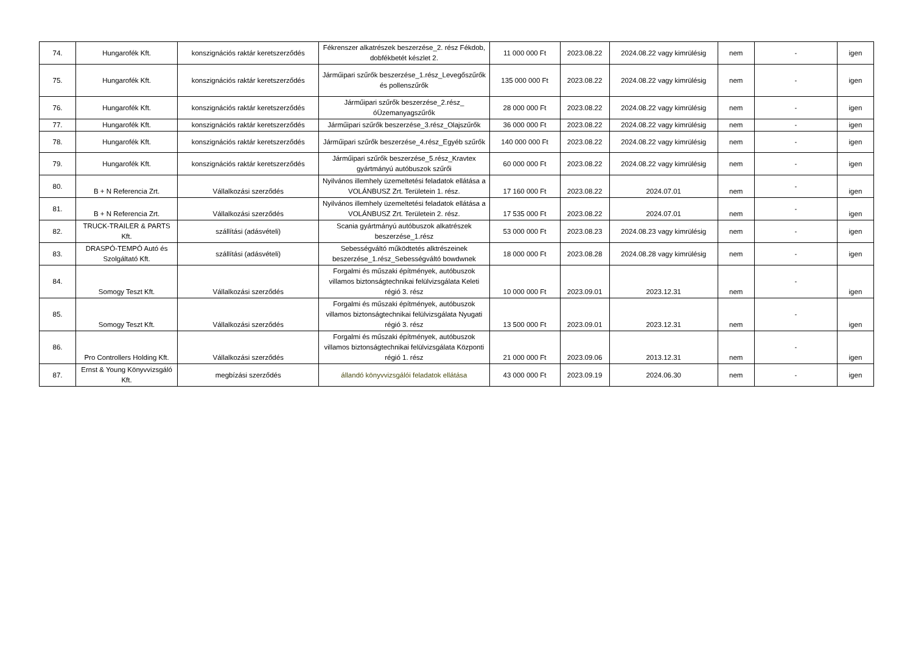| 74. | Hungarofék Kft. | konszignációs raktár keretszerződés | Fékrenszer alkatrészek beszerzése_2. rész Fékdob, dobfékbetét készlet 2. | 11 000 000 Ft | 2023.08.22 | 2024.08.22 vagy kimrülésig | nem | - | igen |
| 75. | Hungarofék Kft. | konszignációs raktár keretszerződés | Járműipari szűrők beszerzése_1.rész_Levegőszűrők és pollenszűrők | 135 000 000 Ft | 2023.08.22 | 2024.08.22 vagy kimrülésig | nem | - | igen |
| 76. | Hungarofék Kft. | konszignációs raktár keretszerződés | Járműipari szűrők beszerzése_2.rész_ óÜzemanyagszűrők | 28 000 000 Ft | 2023.08.22 | 2024.08.22 vagy kimrülésig | nem | - | igen |
| 77. | Hungarofék Kft. | konszignációs raktár keretszerződés | Járműipari szűrők beszerzése_3.rész_Olajszűrők | 36 000 000 Ft | 2023.08.22 | 2024.08.22 vagy kimrülésig | nem | - | igen |
| 78. | Hungarofék Kft. | konszignációs raktár keretszerződés | Járműipari szűrők beszerzése_4.rész_Egyéb szűrők | 140 000 000 Ft | 2023.08.22 | 2024.08.22 vagy kimrülésig | nem | - | igen |
| 79. | Hungarofék Kft. | konszignációs raktár keretszerződés | Járműipari szűrők beszerzése_5.rész_Kravtex gyártmányú autóbuszok szűrői | 60 000 000 Ft | 2023.08.22 | 2024.08.22 vagy kimrülésig | nem | - | igen |
| 80. | B + N Referencia Zrt. | Vállalkozási szerződés | Nyilvános illemhely üzemeltetési feladatok ellátása a VOLÁNBUSZ Zrt. Területein 1. rész. | 17 160 000 Ft | 2023.08.22 | 2024.07.01 | nem | - | igen |
| 81. | B + N Referencia Zrt. | Vállalkozási szerződés | Nyilvános illemhely üzemeltetési feladatok ellátása a VOLÁNBUSZ Zrt. Területein 2. rész. | 17 535 000 Ft | 2023.08.22 | 2024.07.01 | nem | - | igen |
| 82. | TRUCK-TRAILER & PARTS Kft. | szállítási (adásvételi) | Scania gyártmányú autóbuszok alkatrészek beszerzése_1.rész | 53 000 000 Ft | 2023.08.23 | 2024.08.23 vagy kimrülésig | nem | - | igen |
| 83. | DRASPÓ-TEMPÓ Autó és Szolgáltató Kft. | szállítási (adásvételi) | Sebességváltó működtetés alktrészeinek beszerzése_1.rész_Sebességváltó bowdwnek | 18 000 000 Ft | 2023.08.28 | 2024.08.28 vagy kimrülésig | nem | - | igen |
| 84. | Somogy Teszt Kft. | Vállalkozási szerződés | Forgalmi és műszaki építmények, autóbuszok villamos biztonságtechnikai felülvizsgálata Keleti régió 3. rész | 10 000 000 Ft | 2023.09.01 | 2023.12.31 | nem | - | igen |
| 85. | Somogy Teszt Kft. | Vállalkozási szerződés | Forgalmi és műszaki építmények, autóbuszok villamos biztonságtechnikai felülvizsgálata Nyugati régió 3. rész | 13 500 000 Ft | 2023.09.01 | 2023.12.31 | nem | - | igen |
| 86. | Pro Controllers Holding Kft. | Vállalkozási szerződés | Forgalmi és műszaki építmények, autóbuszok villamos biztonságtechnikai felülvizsgálata Központi régió 1. rész | 21 000 000 Ft | 2023.09.06 | 2013.12.31 | nem | - | igen |
| 87. | Ernst & Young Könyvvizsgáló Kft. | megbízási szerződés | állandó könyvvizsgálói feladatok ellátása | 43 000 000 Ft | 2023.09.19 | 2024.06.30 | nem | - | igen |